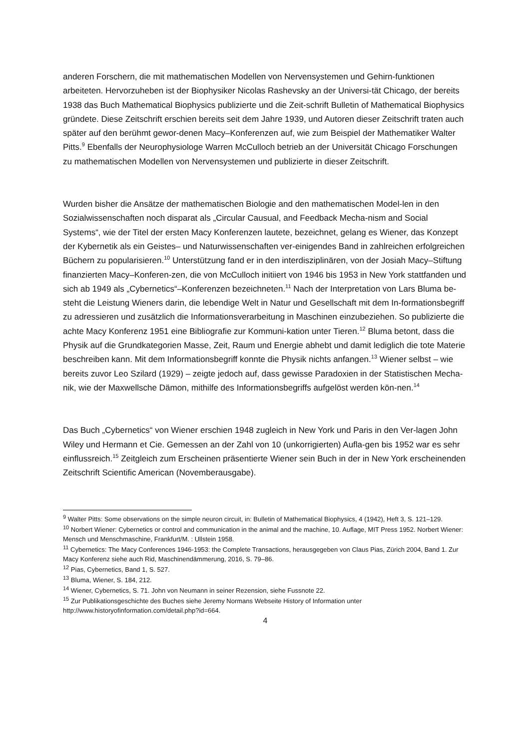anderen Forschern, die mit mathematischen Modellen von Nervensystemen und Gehirn-funktionen arbeiteten. Hervorzuheben ist der Biophysiker Nicolas Rashevsky an der Universi-tät Chicago, der bereits 1938 das Buch Mathematical Biophysics publizierte und die Zeit-schrift Bulletin of Mathematical Biophysics gründete. Diese Zeitschrift erschien bereits seit dem Jahre 1939, und Autoren dieser Zeitschrift traten auch später auf den berühmt gewor-denen Macy–Konferenzen auf, wie zum Beispiel der Mathematiker Walter Pitts.<sup>9</sup> Ebenfalls der Neurophysiologe Warren McCulloch betrieb an der Universität Chicago Forschungen zu mathematischen Modellen von Nervensystemen und publizierte in dieser Zeitschrift.
Wurden bisher die Ansätze der mathematischen Biologie and den mathematischen Model-len in den Sozialwissenschaften noch disparat als „Circular Causual, and Feedback Mecha-nism and Social Systems“, wie der Titel der ersten Macy Konferenzen lautete, bezeichnet, gelang es Wiener, das Konzept der Kybernetik als ein Geistes– und Naturwissenschaften ver-einigendes Band in zahlreichen erfolgreichen Büchern zu popularisieren.<sup>10</sup> Unterstützung fand er in den interdisziplinären, von der Josiah Macy–Stiftung finanzierten Macy–Konferen-zen, die von McCulloch initiiert von 1946 bis 1953 in New York stattfanden und sich ab 1949 als „Cybernetics“–Konferenzen bezeichneten.<sup>11</sup> Nach der Interpretation von Lars Bluma be-steht die Leistung Wieners darin, die lebendige Welt in Natur und Gesellschaft mit dem In-formationsbegriff zu adressieren und zusätzlich die Informationsverarbeitung in Maschinen einzubeziehen. So publizierte die achte Macy Konferenz 1951 eine Bibliografie zur Kommuni-kation unter Tieren.<sup>12</sup> Bluma betont, dass die Physik auf die Grundkategorien Masse, Zeit, Raum und Energie abhebt und damit lediglich die tote Materie beschreiben kann. Mit dem Informationsbegriff konnte die Physik nichts anfangen.<sup>13</sup> Wiener selbst – wie bereits zuvor Leo Szilard (1929) – zeigte jedoch auf, dass gewisse Paradoxien in der Statistischen Mecha-nik, wie der Maxwellsche Dämon, mithilfe des Informationsbegriffs aufgelöst werden kön-nen.<sup>14</sup>
Das Buch „Cybernetics“ von Wiener erschien 1948 zugleich in New York und Paris in den Ver-lagen John Wiley und Hermann et Cie. Gemessen an der Zahl von 10 (unkorrigierten) Aufla-gen bis 1952 war es sehr einflussreich.<sup>15</sup> Zeitgleich zum Erscheinen präsentierte Wiener sein Buch in der in New York erscheinenden Zeitschrift Scientific American (Novemberausgabe).
<sup>9</sup> Walter Pitts: Some observations on the simple neuron circuit, in: Bulletin of Mathematical Biophysics, 4 (1942), Heft 3, S. 121–129.
<sup>10</sup> Norbert Wiener: Cybernetics or control and communication in the animal and the machine, 10. Auflage, MIT Press 1952. Norbert Wiener: Mensch und Menschmaschine, Frankfurt/M. : Ullstein 1958.
<sup>11</sup> Cybernetics: The Macy Conferences 1946-1953: the Complete Transactions, herausgegeben von Claus Pias, Zürich 2004, Band 1. Zur Macy Konferenz siehe auch Rid, Maschinendämmerung, 2016, S. 79–86.
<sup>12</sup> Pias, Cybernetics, Band 1, S. 527.
<sup>13</sup> Bluma, Wiener, S. 184, 212.
<sup>14</sup> Wiener, Cybernetics, S. 71. John von Neumann in seiner Rezension, siehe Fussnote 22.
<sup>15</sup> Zur Publikationsgeschichte des Buches siehe Jeremy Normans Webseite History of Information unter http://www.historyofinformation.com/detail.php?id=664.
4